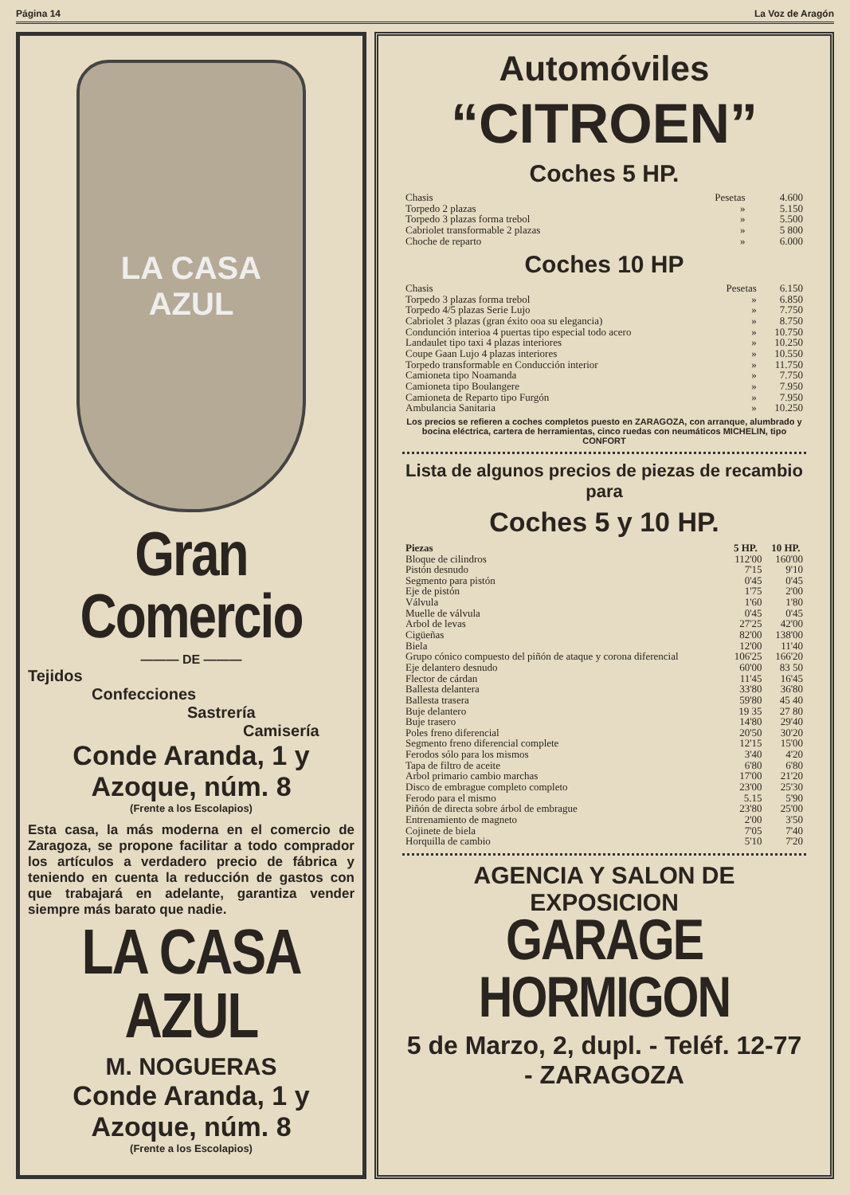Página 14 La Voz de Aragón
LA CASA AZUL
Gran Comercio
——— DE ———
Tejidos
Confecciones
Sastrería
Camisería
Conde Aranda, 1 y Azoque, núm. 8
(Frente a los Escolapios)
Esta casa, la más moderna en el comercio de Zaragoza, se propone facilitar a todo comprador los artículos a verdadero precio de fábrica y teniendo en cuenta la reducción de gastos con que trabajará en adelante, garantiza vender siempre más barato que nadie.
LA CASA AZUL
M. NOGUERAS
Conde Aranda, 1 y Azoque, núm. 8
(Frente a los Escolapios)
Automóviles
“CITROEN”
Coches 5 HP.
| Chasis | Pesetas | 4.600 |
| Torpedo 2 plazas | » | 5.150 |
| Torpedo 3 plazas forma trebol | » | 5.500 |
| Cabriolet transformable 2 plazas | » | 5 800 |
| Choche de reparto | » | 6.000 |
Coches 10 HP
| Chasis | Pesetas | 6.150 |
| Torpedo 3 plazas forma trebol | » | 6.850 |
| Torpedo 4/5 plazas Serie Lujo | » | 7.750 |
| Cabriolet 3 plazas (gran éxito ooa su elegancia) | » | 8.750 |
| Condunción interioa 4 puertas tipo especial todo acero | » | 10.750 |
| Landaulet tipo taxi 4 plazas interiores | » | 10.250 |
| Coupe Gaan Lujo 4 plazas interiores | » | 10.550 |
| Torpedo transformable en Conducción interior | » | 11.750 |
| Camioneta tipo Noamanda | » | 7.750 |
| Camioneta tipo Boulangere | » | 7.950 |
| Camioneta de Reparto tipo Furgón | » | 7.950 |
| Ambulancia Sanitaria | » | 10.250 |
Los precios se refieren a coches completos puesto en ZARAGOZA, con arranque, alumbrado y bocina eléctrica, cartera de herramientas, cinco ruedas con neumáticos MICHELIN, tipo CONFORT
Lista de algunos precios de piezas de recambio para
Coches 5 y 10 HP.
| Piezas | 5 HP. | 10 HP. |
| --- | --- | --- |
| Bloque de cilindros | 112'00 | 160'00 |
| Pistón desnudo | 7'15 | 9'10 |
| Segmento para pistón | 0'45 | 0'45 |
| Eje de pistón | 1'75 | 2'00 |
| Válvula | 1'60 | 1'80 |
| Muelle de válvula | 0'45 | 0'45 |
| Arbol de levas | 27'25 | 42'00 |
| Cigüeñas | 82'00 | 138'00 |
| Biela | 12'00 | 11'40 |
| Grupo cónico compuesto del piñón de ataque y corona diferencial | 106'25 | 166'20 |
| Eje delantero desnudo | 60'00 | 83 50 |
| Flector de cárdan | 11'45 | 16'45 |
| Ballesta delantera | 33'80 | 36'80 |
| Ballesta trasera | 59'80 | 45 40 |
| Buje delantero | 19 35 | 27 80 |
| Buje trasero | 14'80 | 29'40 |
| Poles freno diferencial | 20'50 | 30'20 |
| Segmento freno diferencial complete | 12'15 | 15'00 |
| Ferodos sólo para los mismos | 3'40 | 4'20 |
| Tapa de filtro de aceite | 6'80 | 6'80 |
| Arbol primario cambio marchas | 17'00 | 21'20 |
| Disco de embrague completo completo | 23'00 | 25'30 |
| Ferodo para el mismo | 5.15 | 5'90 |
| Piñón de directa sobre árbol de embrague | 23'80 | 25'00 |
| Entrenamiento de magneto | 2'00 | 3'50 |
| Cojinete de biela | 7'05 | 7'40 |
| Horquilla de cambio | 5'10 | 7'20 |
AGENCIA Y SALON DE EXPOSICION
GARAGE HORMIGON
5 de Marzo, 2, dupl. - Teléf. 12-77 - ZARAGOZA